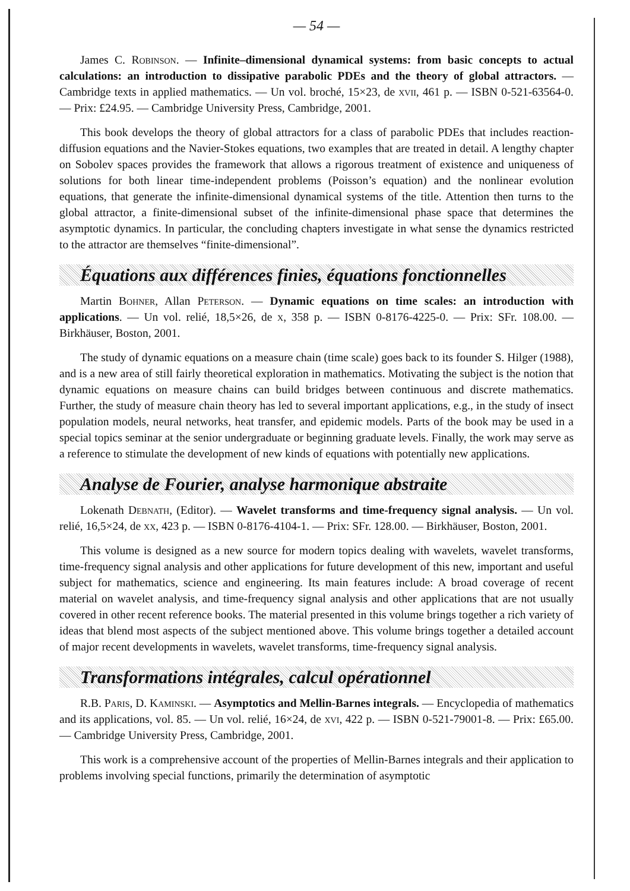— 54 —
James C. Robinson. — Infinite–dimensional dynamical systems: from basic concepts to actual calculations: an introduction to dissipative parabolic PDEs and the theory of global attractors. — Cambridge texts in applied mathematics. — Un vol. broché, 15×23, de xvii, 461 p. — ISBN 0-521-63564-0. — Prix: £24.95. — Cambridge University Press, Cambridge, 2001.
This book develops the theory of global attractors for a class of parabolic PDEs that includes reaction-diffusion equations and the Navier-Stokes equations, two examples that are treated in detail. A lengthy chapter on Sobolev spaces provides the framework that allows a rigorous treatment of existence and uniqueness of solutions for both linear time-independent problems (Poisson’s equation) and the nonlinear evolution equations, that generate the infinite-dimensional dynamical systems of the title. Attention then turns to the global attractor, a finite-dimensional subset of the infinite-dimensional phase space that determines the asymptotic dynamics. In particular, the concluding chapters investigate in what sense the dynamics restricted to the attractor are themselves “finite-dimensional”.
Équations aux différences finies, équations fonctionnelles
Martin Bohner, Allan Peterson. — Dynamic equations on time scales: an introduction with applications. — Un vol. relié, 18,5×26, de x, 358 p. — ISBN 0-8176-4225-0. — Prix: SFr. 108.00. — Birkhäuser, Boston, 2001.
The study of dynamic equations on a measure chain (time scale) goes back to its founder S. Hilger (1988), and is a new area of still fairly theoretical exploration in mathematics. Motivating the subject is the notion that dynamic equations on measure chains can build bridges between continuous and discrete mathematics. Further, the study of measure chain theory has led to several important applications, e.g., in the study of insect population models, neural networks, heat transfer, and epidemic models. Parts of the book may be used in a special topics seminar at the senior undergraduate or beginning graduate levels. Finally, the work may serve as a reference to stimulate the development of new kinds of equations with potentially new applications.
Analyse de Fourier, analyse harmonique abstraite
Lokenath Debnath, (Editor). — Wavelet transforms and time-frequency signal analysis. — Un vol. relié, 16,5×24, de xx, 423 p. — ISBN 0-8176-4104-1. — Prix: SFr. 128.00. — Birkhäuser, Boston, 2001.
This volume is designed as a new source for modern topics dealing with wavelets, wavelet transforms, time-frequency signal analysis and other applications for future development of this new, important and useful subject for mathematics, science and engineering. Its main features include: A broad coverage of recent material on wavelet analysis, and time-frequency signal analysis and other applications that are not usually covered in other recent reference books. The material presented in this volume brings together a rich variety of ideas that blend most aspects of the subject mentioned above. This volume brings together a detailed account of major recent developments in wavelets, wavelet transforms, time-frequency signal analysis.
Transformations intégrales, calcul opérationnel
R.B. Paris, D. Kaminski. — Asymptotics and Mellin-Barnes integrals. — Encyclopedia of mathematics and its applications, vol. 85. — Un vol. relié, 16×24, de xvi, 422 p. — ISBN 0-521-79001-8. — Prix: £65.00. — Cambridge University Press, Cambridge, 2001.
This work is a comprehensive account of the properties of Mellin-Barnes integrals and their application to problems involving special functions, primarily the determination of asymptotic